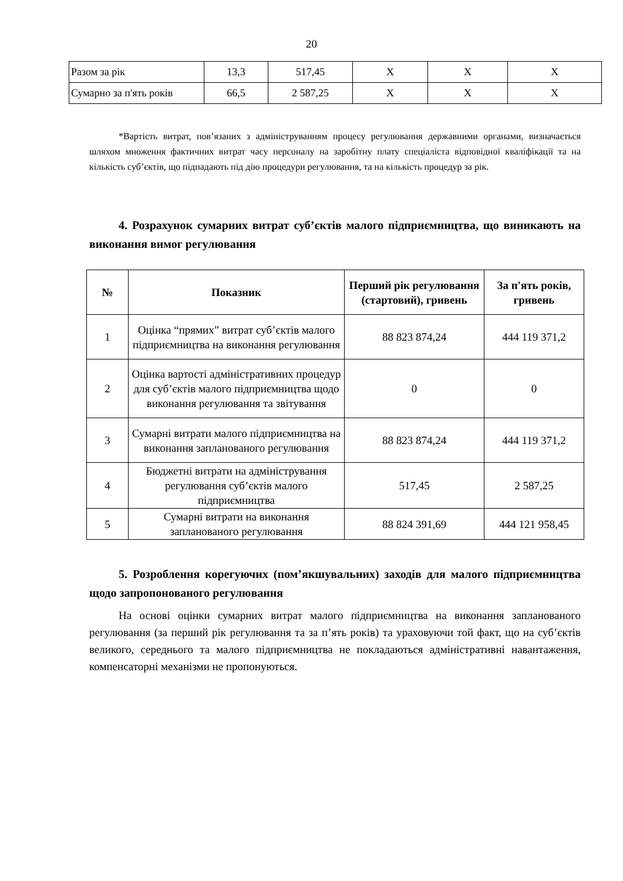20
| Разом за рік | 13,3 | 517,45 | Х | Х | Х |
| Сумарно за п'ять років | 66,5 | 2 587,25 | Х | Х | Х |
*Вартість витрат, пов’язаних з адмініструванням процесу регулювання державними органами, визначається шляхом множення фактичних витрат часу персоналу на заробітну плату спеціаліста відповідної кваліфікації та на кількість суб’єктів, що підпадають під дію процедури регулювання, та на кількість процедур за рік.
4. Розрахунок сумарних витрат суб’єктів малого підприємництва, що виникають на виконання вимог регулювання
| № | Показник | Перший рік регулювання (стартовий), гривень | За п'ять років, гривень |
| --- | --- | --- | --- |
| 1 | Оцінка “прямих” витрат суб’єктів малого підприємництва на виконання регулювання | 88 823 874,24 | 444 119 371,2 |
| 2 | Оцінка вартості адміністративних процедур для суб’єктів малого підприємництва щодо виконання регулювання та звітування | 0 | 0 |
| 3 | Сумарні витрати малого підприємництва на виконання запланованого регулювання | 88 823 874,24 | 444 119 371,2 |
| 4 | Бюджетні витрати на адміністрування регулювання суб’єктів малого підприємництва | 517,45 | 2 587,25 |
| 5 | Сумарні витрати на виконання запланованого регулювання | 88 824 391,69 | 444 121 958,45 |
5. Розроблення корегуючих (пом’якшувальних) заходів для малого підприємництва щодо запропонованого регулювання
На основі оцінки сумарних витрат малого підприємництва на виконання запланованого регулювання (за перший рік регулювання та за п’ять років) та ураховуючи той факт, що на суб’єктів великого, середнього та малого підприємництва не покладаються адміністративні навантаження, компенсаторні механізми не пропонуються.